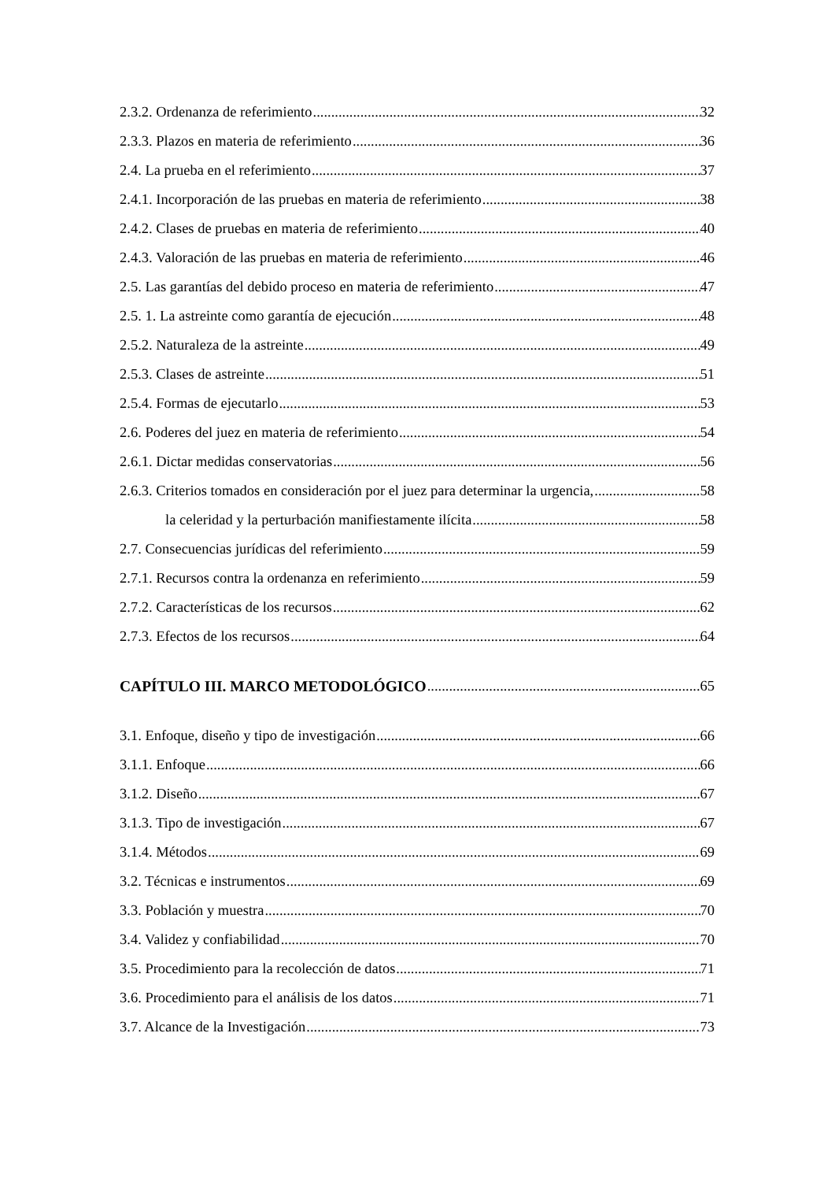2.3.2. Ordenanza de referimiento 32
2.3.3. Plazos en materia de referimiento 36
2.4. La prueba en el referimiento 37
2.4.1. Incorporación de las pruebas en materia de referimiento 38
2.4.2. Clases de pruebas en materia de referimiento 40
2.4.3. Valoración de las pruebas en materia de referimiento 46
2.5. Las garantías del debido proceso en materia de referimiento 47
2.5. 1. La astreinte como garantía de ejecución 48
2.5.2. Naturaleza de la astreinte 49
2.5.3. Clases de astreinte 51
2.5.4. Formas de ejecutarlo 53
2.6. Poderes del juez en materia de referimiento 54
2.6.1. Dictar medidas conservatorias 56
2.6.3. Criterios tomados en consideración por el juez para determinar la urgencia, 58
la celeridad y la perturbación manifiestamente ilícita 58
2.7. Consecuencias jurídicas del referimiento 59
2.7.1. Recursos contra la ordenanza en referimiento 59
2.7.2. Características de los recursos 62
2.7.3. Efectos de los recursos 64
CAPÍTULO III. MARCO METODOLÓGICO 65
3.1. Enfoque, diseño y tipo de investigación 66
3.1.1. Enfoque 66
3.1.2. Diseño 67
3.1.3. Tipo de investigación 67
3.1.4. Métodos 69
3.2. Técnicas e instrumentos 69
3.3. Población y muestra 70
3.4. Validez y confiabilidad 70
3.5. Procedimiento para la recolección de datos 71
3.6. Procedimiento para el análisis de los datos 71
3.7. Alcance de la Investigación 73